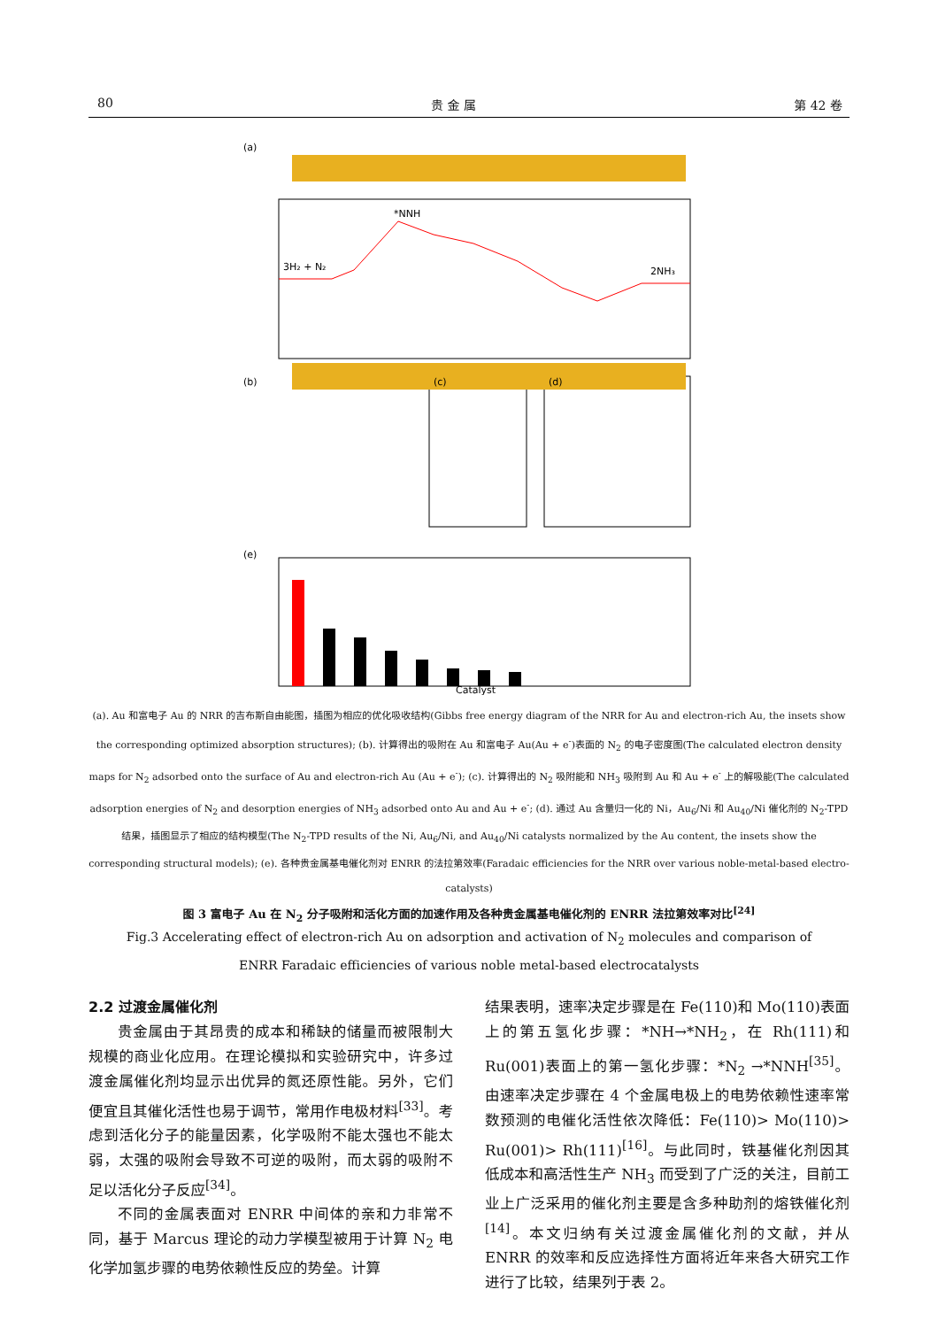80 贵 金 属 第 42 卷
3H₂ + N₂
*NNH
2NH₃
(a)
(b)
(c)
(d)
(e)
Catalyst
(a). Au 和富电子 Au 的 NRR 的吉布斯自由能图，插图为相应的优化吸收结构(Gibbs free energy diagram of the NRR for Au and electron-rich Au, the insets show the corresponding optimized absorption structures); (b). 计算得出的吸附在 Au 和富电子 Au(Au + e<sup>-</sup>)表面的 N<sub>2</sub> 的电子密度图(The calculated electron density maps for N<sub>2</sub> adsorbed onto the surface of Au and electron-rich Au (Au + e<sup>-</sup>); (c). 计算得出的 N<sub>2</sub> 吸附能和 NH<sub>3</sub> 吸附到 Au 和 Au + e<sup>-</sup> 上的解吸能(The calculated adsorption energies of N<sub>2</sub> and desorption energies of NH<sub>3</sub> adsorbed onto Au and Au + e<sup>-</sup>; (d). 通过 Au 含量归一化的 Ni，Au<sub>6</sub>/Ni 和 Au<sub>40</sub>/Ni 催化剂的 N<sub>2</sub>-TPD 结果，插图显示了相应的结构模型(The N<sub>2</sub>-TPD results of the Ni, Au<sub>6</sub>/Ni, and Au<sub>40</sub>/Ni catalysts normalized by the Au content, the insets show the corresponding structural models); (e). 各种贵金属基电催化剂对 ENRR 的法拉第效率(Faradaic efficiencies for the NRR over various noble-metal-based electro-catalysts)
图 3 富电子 Au 在 N<sub>2</sub> 分子吸附和活化方面的加速作用及各种贵金属基电催化剂的 ENRR 法拉第效率对比<sup>[24]</sup>
Fig.3 Accelerating effect of electron-rich Au on adsorption and activation of N<sub>2</sub> molecules and comparison of
ENRR Faradaic efficiencies of various noble metal-based electrocatalysts
2.2 过渡金属催化剂
贵金属由于其昂贵的成本和稀缺的储量而被限制大规模的商业化应用。在理论模拟和实验研究中，许多过渡金属催化剂均显示出优异的氮还原性能。另外，它们便宜且其催化活性也易于调节，常用作电极材料<sup>[33]</sup>。考虑到活化分子的能量因素，化学吸附不能太强也不能太弱，太强的吸附会导致不可逆的吸附，而太弱的吸附不足以活化分子反应<sup>[34]</sup>。
不同的金属表面对 ENRR 中间体的亲和力非常不同，基于 Marcus 理论的动力学模型被用于计算 N<sub>2</sub> 电化学加氢步骤的电势依赖性反应的势垒。计算
结果表明，速率决定步骤是在 Fe(110)和 Mo(110)表面上的第五氢化步骤：*NH→*NH<sub>2</sub>，在 Rh(111)和 Ru(001)表面上的第一氢化步骤：*N<sub>2</sub> →*NNH<sup>[35]</sup>。由速率决定步骤在 4 个金属电极上的电势依赖性速率常数预测的电催化活性依次降低：Fe(110)> Mo(110)> Ru(001)> Rh(111)<sup>[16]</sup>。与此同时，铁基催化剂因其低成本和高活性生产 NH<sub>3</sub> 而受到了广泛的关注，目前工业上广泛采用的催化剂主要是含多种助剂的熔铁催化剂<sup>[14]</sup>。本文归纳有关过渡金属催化剂的文献，并从 ENRR 的效率和反应选择性方面将近年来各大研究工作进行了比较，结果列于表 2。